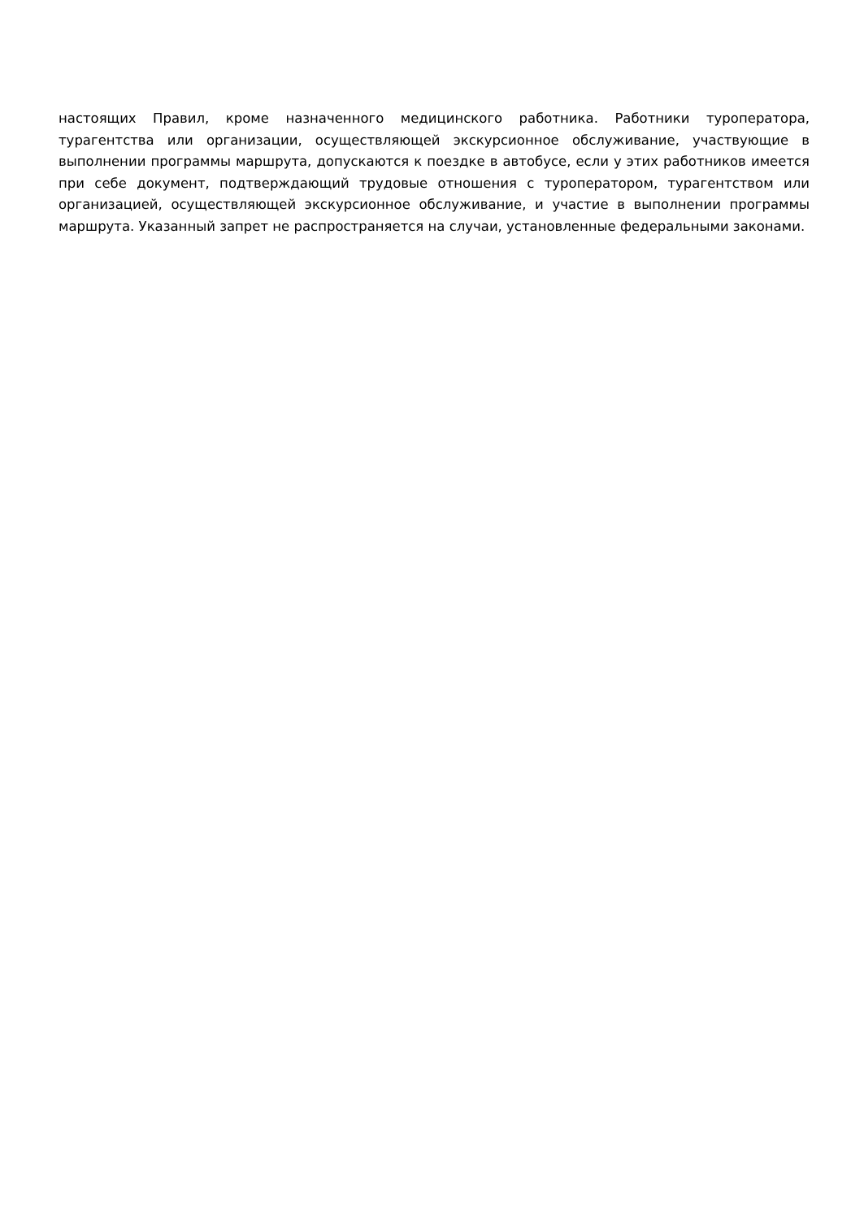настоящих Правил, кроме назначенного медицинского работника. Работники туроператора, турагентства или организации, осуществляющей экскурсионное обслуживание, участвующие в выполнении программы маршрута, допускаются к поездке в автобусе, если у этих работников имеется при себе документ, подтверждающий трудовые отношения с туроператором, турагентством или организацией, осуществляющей экскурсионное обслуживание, и участие в выполнении программы маршрута. Указанный запрет не распространяется на случаи, установленные федеральными законами.